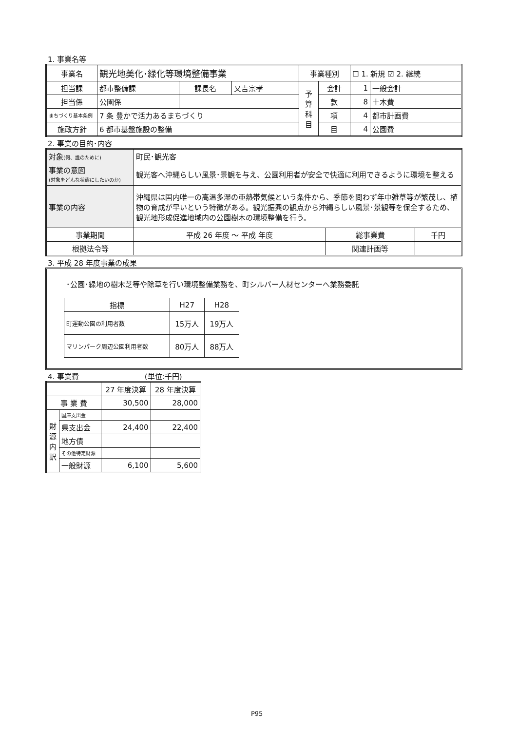1. 事業名等
| 事業名 | 観光地美化･緑化等環境整備事業 | | | 事業種別 | | ☐ 1. 新規 ☑ 2. 継続 | |
| 担当課 | 都市整備課 | 課長名 | 又吉宗孝 | 予 算 科 目 | 会計 | 1 | 一般会計 |
| 担当係 | 公園係 | | | | 款 | 8 | 土木費 |
| まちづくり基本条例 | 7 条 豊かで活力あるまちづくり | | | | 項 | 4 | 都市計画費 |
| 施政方針 | 6 都市基盤施設の整備 | | | | 目 | 4 | 公園費 |
2. 事業の目的･内容
| 対象 (何、誰のために) | 町民･観光客 | | |
| 事業の意図 (対象をどんな状態にしたいのか) | 観光客へ沖縄らしい風景･景観を与え、公園利用者が安全で快適に利用できるように環境を整える | | |
| 事業の内容 | 沖縄県は国内唯一の高温多湿の亜熱帯気候という条件から、季節を問わず年中雑草等が繁茂し、植物の育成が早いという特徴がある。観光振興の観点から沖縄らしい風景･景観等を保全するため、観光地形成促進地域内の公園樹木の環境整備を行う。 | | |
| 事業期間 | 平成 26 年度 ～ 平成 年度 | 総事業費 | 千円 |
| 根拠法令等 | | 関連計画等 | |
3. 平成 28 年度事業の成果
･公園･緑地の樹木芝等や除草を行い環境整備業務を、町シルバー人材センターへ業務委託
| 指標 | H27 | H28 |
| --- | --- | --- |
| 町運動公園の利用者数 | 15万人 | 19万人 |
| マリンパーク周辺公園利用者数 | 80万人 | 88万人 |
4. 事業費 (単位:千円)
| | | 27 年度決算 | 28 年度決算 |
| 事 業 費 | | 30,500 | 28,000 |
| 財 源 内 訳 | 国庫支出金 | | |
| | 県支出金 | 24,400 | 22,400 |
| | 地方債 | | |
| | その他特定財源 | | |
| | 一般財源 | 6,100 | 5,600 |
P95